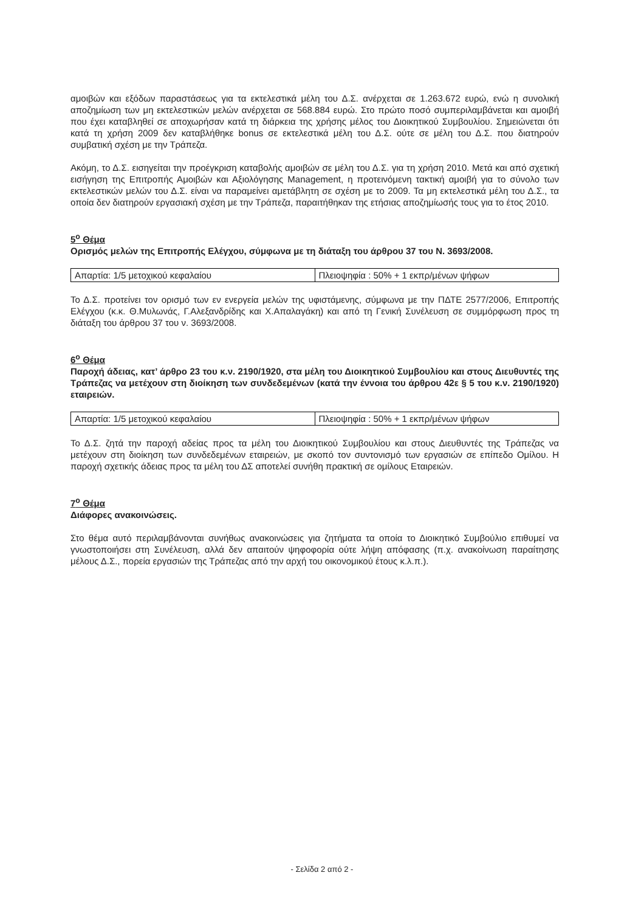αμοιβών και εξόδων παραστάσεως για τα εκτελεστικά μέλη του Δ.Σ. ανέρχεται σε 1.263.672 ευρώ, ενώ η συνολική αποζημίωση των μη εκτελεστικών μελών ανέρχεται σε 568.884 ευρώ. Στο πρώτο ποσό συμπεριλαμβάνεται και αμοιβή που έχει καταβληθεί σε αποχωρήσαν κατά τη διάρκεια της χρήσης μέλος του Διοικητικού Συμβουλίου. Σημειώνεται ότι κατά τη χρήση 2009 δεν καταβλήθηκε bonus σε εκτελεστικά μέλη του Δ.Σ. ούτε σε μέλη του Δ.Σ. που διατηρούν συμβατική σχέση με την Τράπεζα.
Ακόμη, το Δ.Σ. εισηγείται την προέγκριση καταβολής αμοιβών σε μέλη του Δ.Σ. για τη χρήση 2010. Μετά και από σχετική εισήγηση της Επιτροπής Αμοιβών και Αξιολόγησης Management, η προτεινόμενη τακτική αμοιβή για το σύνολο των εκτελεστικών μελών του Δ.Σ. είναι να παραμείνει αμετάβλητη σε σχέση με το 2009. Τα μη εκτελεστικά μέλη του Δ.Σ., τα οποία δεν διατηρούν εργασιακή σχέση με την Τράπεζα, παραιτήθηκαν της ετήσιας αποζημίωσής τους για το έτος 2010.
5<sup>ο</sup> Θέμα
Ορισμός μελών της Επιτροπής Ελέγχου, σύμφωνα με τη διάταξη του άρθρου 37 του Ν. 3693/2008.
| Απαρτία: 1/5 μετοχικού κεφαλαίου | Πλειοψηφία : 50% + 1 εκπρ/μένων ψήφων |
Το Δ.Σ. προτείνει τον ορισμό των εν ενεργεία μελών της υφιστάμενης, σύμφωνα με την ΠΔΤΕ 2577/2006, Επιτροπής Ελέγχου (κ.κ. Θ.Μυλωνάς, Γ.Αλεξανδρίδης και Χ.Απαλαγάκη) και από τη Γενική Συνέλευση σε συμμόρφωση προς τη διάταξη του άρθρου 37 του ν. 3693/2008.
6<sup>ο</sup> Θέμα
Παροχή άδειας, κατ’ άρθρο 23 του κ.ν. 2190/1920, στα μέλη του Διοικητικού Συμβουλίου και στους Διευθυντές της Τράπεζας να μετέχουν στη διοίκηση των συνδεδεμένων (κατά την έννοια του άρθρου 42ε § 5 του κ.ν. 2190/1920) εταιρειών.
| Απαρτία: 1/5 μετοχικού κεφαλαίου | Πλειοψηφία : 50% + 1 εκπρ/μένων ψήφων |
Το Δ.Σ. ζητά την παροχή αδείας προς τα μέλη του Διοικητικού Συμβουλίου και στους Διευθυντές της Τράπεζας να μετέχουν στη διοίκηση των συνδεδεμένων εταιρειών, με σκοπό τον συντονισμό των εργασιών σε επίπεδο Ομίλου. Η παροχή σχετικής άδειας προς τα μέλη του ΔΣ αποτελεί συνήθη πρακτική σε ομίλους Εταιρειών.
7<sup>ο</sup> Θέμα
Διάφορες ανακοινώσεις.
Στο θέμα αυτό περιλαμβάνονται συνήθως ανακοινώσεις για ζητήματα τα οποία το Διοικητικό Συμβούλιο επιθυμεί να γνωστοποιήσει στη Συνέλευση, αλλά δεν απαιτούν ψηφοφορία ούτε λήψη απόφασης (π.χ. ανακοίνωση παραίτησης μέλους Δ.Σ., πορεία εργασιών της Τράπεζας από την αρχή του οικονομικού έτους κ.λ.π.).
- Σελίδα 2 από 2 -